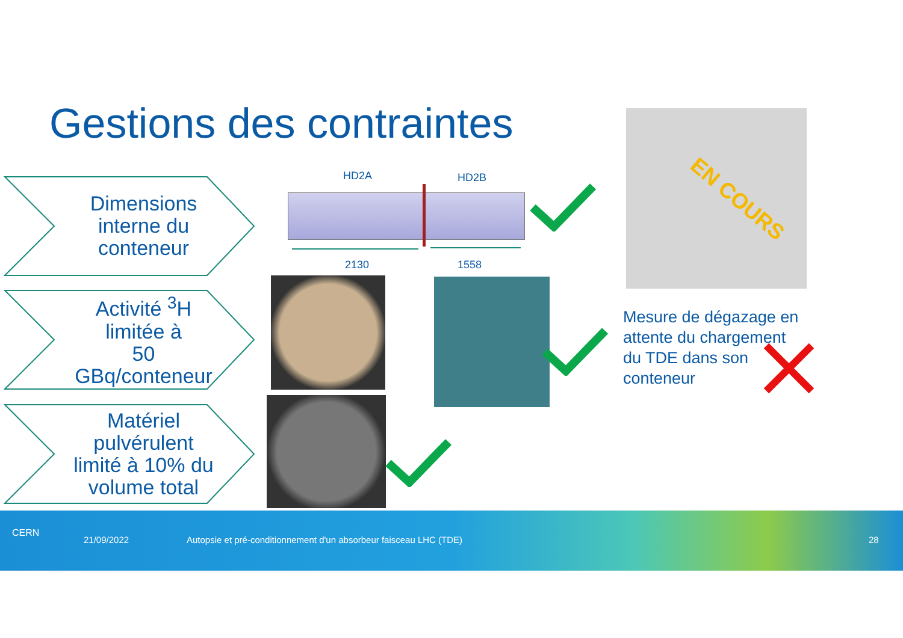Gestions des contraintes
Dimensions
interne du
conteneur
Activité <sup>3</sup>H
limitée à
50
GBq/conteneur
Matériel
pulvérulent
limité à 10% du
volume total
HD2A HD2B
2130 1558
EN COURS
Mesure de dégazage en
attente du chargement
du TDE dans son
conteneur
CERN
21/09/2022
Autopsie et pré-conditionnement d'un absorbeur faisceau LHC (TDE)
28